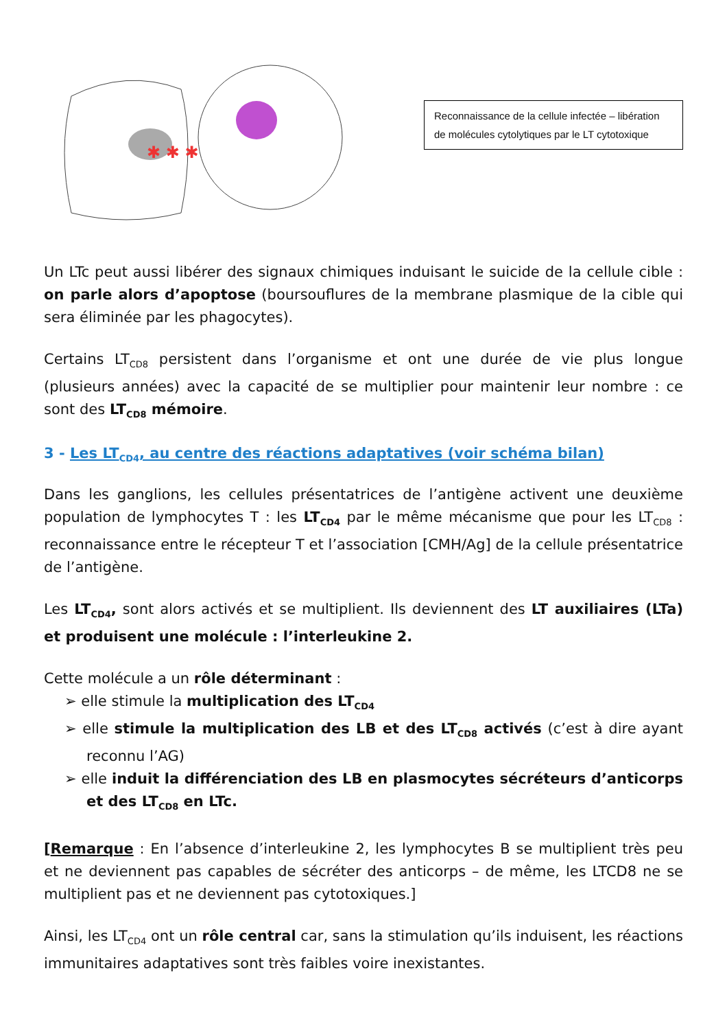✱ ✱ ✱
Reconnaissance de la cellule infectée – libération de molécules cytolytiques par le LT cytotoxique
Un LTc peut aussi libérer des signaux chimiques induisant le suicide de la cellule cible : on parle alors d’apoptose (boursouflures de la membrane plasmique de la cible qui sera éliminée par les phagocytes).
Certains LT<sub>CD8</sub> persistent dans l’organisme et ont une durée de vie plus longue (plusieurs années) avec la capacité de se multiplier pour maintenir leur nombre : ce sont des LT<sub>CD8</sub> mémoire.
3 - Les LT<sub>CD4</sub>, au centre des réactions adaptatives (voir schéma bilan)
Dans les ganglions, les cellules présentatrices de l’antigène activent une deuxième population de lymphocytes T : les LT<sub>CD4</sub> par le même mécanisme que pour les LT<sub>CD8</sub> : reconnaissance entre le récepteur T et l’association [CMH/Ag] de la cellule présentatrice de l’antigène.
Les LT<sub>CD4</sub>, sont alors activés et se multiplient. Ils deviennent des LT auxiliaires (LTa) et produisent une molécule : l’interleukine 2.
Cette molécule a un rôle déterminant :
➢ elle stimule la multiplication des LT<sub>CD4</sub>
➢ elle stimule la multiplication des LB et des LT<sub>CD8</sub> activés (c’est à dire ayant reconnu l’AG)
➢ elle induit la différenciation des LB en plasmocytes sécréteurs d’anticorps et des LT<sub>CD8</sub> en LTc.
[Remarque : En l’absence d’interleukine 2, les lymphocytes B se multiplient très peu et ne deviennent pas capables de sécréter des anticorps – de même, les LTCD8 ne se multiplient pas et ne deviennent pas cytotoxiques.]
Ainsi, les LT<sub>CD4</sub> ont un rôle central car, sans la stimulation qu’ils induisent, les réactions immunitaires adaptatives sont très faibles voire inexistantes.